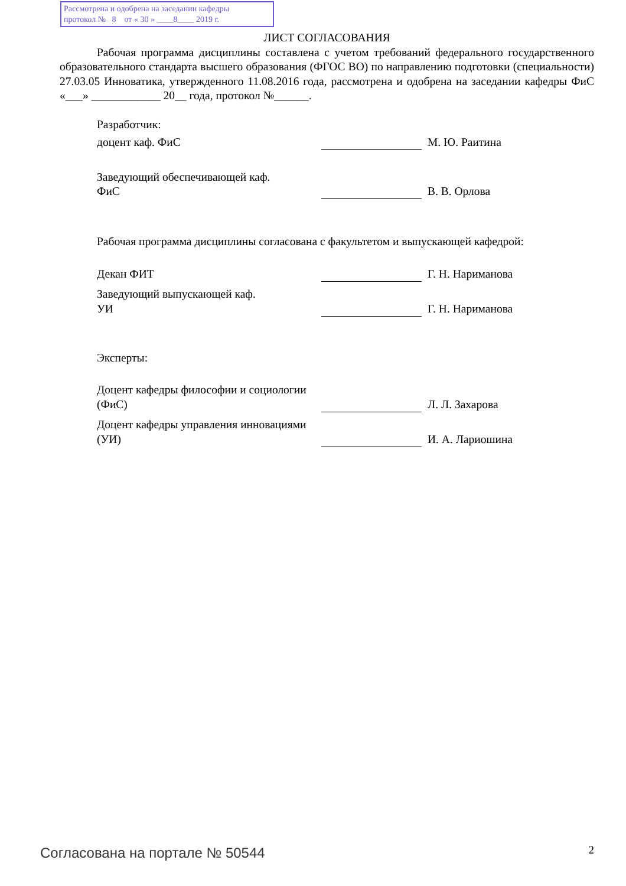Рассмотрена и одобрена на заседании кафедры
протокол № 8 от « 30 » ____8____ 2019 г.
ЛИСТ СОГЛАСОВАНИЯ
Рабочая программа дисциплины составлена с учетом требований федерального государственного образовательного стандарта высшего образования (ФГОС ВО) по направлению подготовки (специальности) 27.03.05 Инноватика, утвержденного 11.08.2016 года, рассмотрена и одобрена на заседании кафедры ФиС «___» ____________ 20__ года, протокол №______.
Разработчик:
| доцент каф. ФиС | | М. Ю. Раитина |
| Заведующий обеспечивающей каф. ФиС | | В. В. Орлова |
Рабочая программа дисциплины согласована с факультетом и выпускающей кафедрой:
| Декан ФИТ | | Г. Н. Нариманова |
| Заведующий выпускающей каф. УИ | | Г. Н. Нариманова |
Эксперты:
| Доцент кафедры философии и социологии (ФиС) | | Л. Л. Захарова |
| Доцент кафедры управления инновациями (УИ) | | И. А. Лариошина |
Согласована на портале № 50544 2